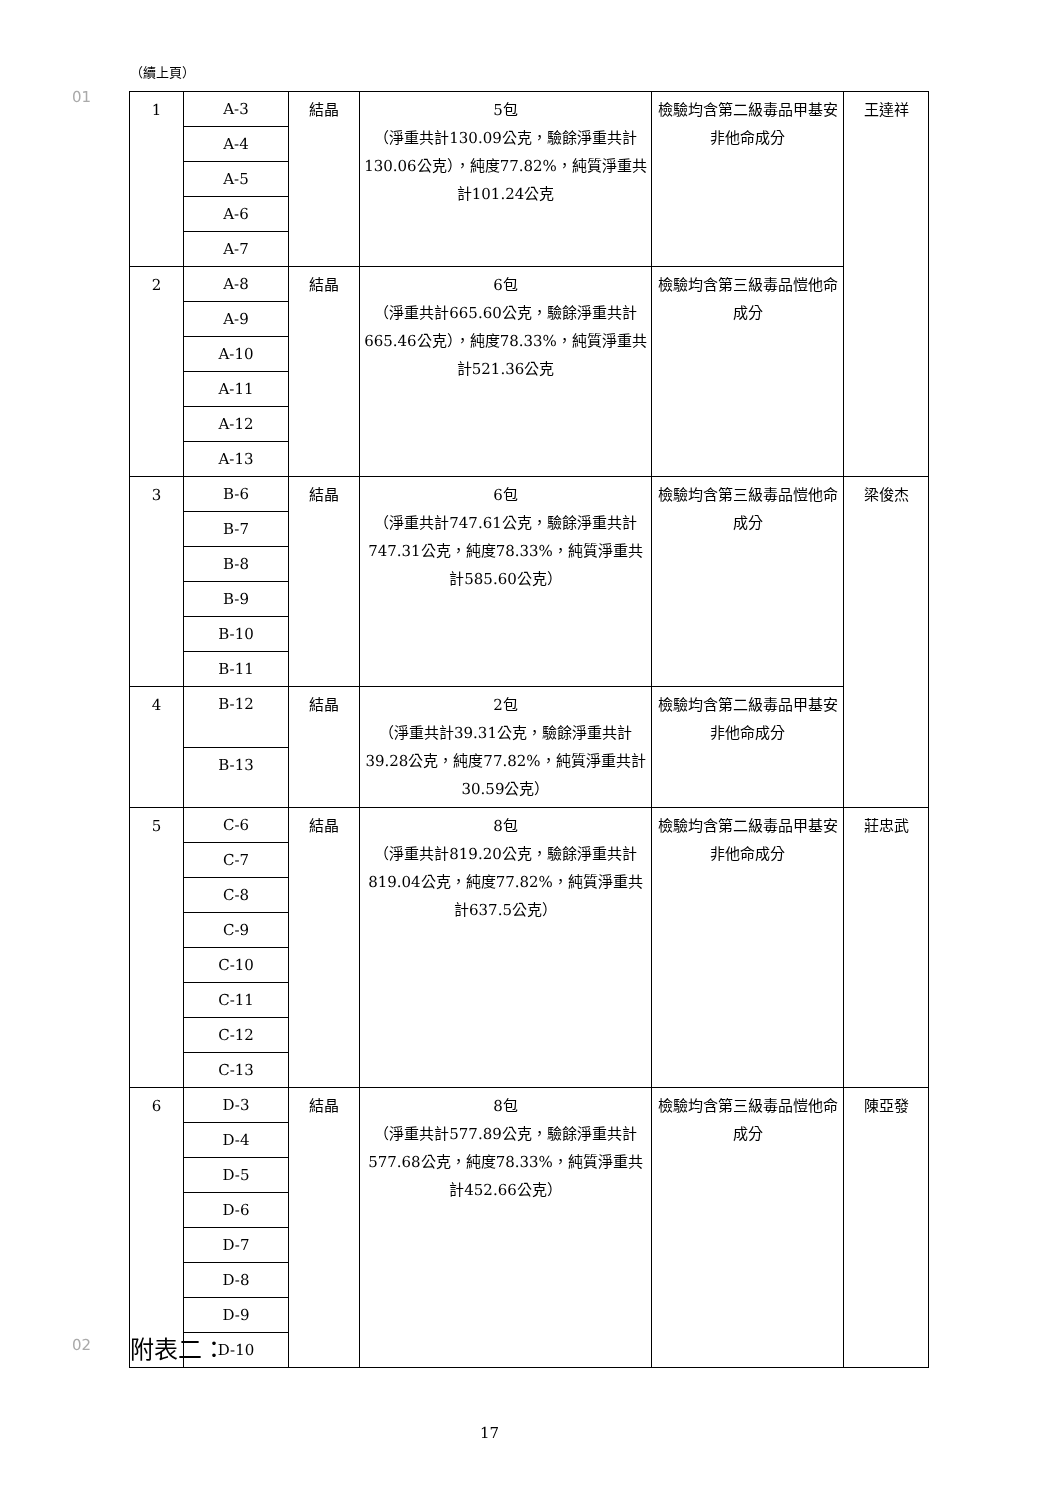（續上頁）
01
| 1 | A-3 | 結晶 | 5包 （淨重共計130.09公克，驗餘淨重共計130.06公克），純度77.82%，純質淨重共計101.24公克 | 檢驗均含第二級毒品甲基安非他命成分 | 王達祥 |
| | A-4 | | | | |
| | A-5 | | | | |
| | A-6 | | | | |
| | A-7 | | | | |
| 2 | A-8 | 結晶 | 6包 （淨重共計665.60公克，驗餘淨重共計665.46公克），純度78.33%，純質淨重共計521.36公克 | 檢驗均含第三級毒品愷他命成分 | |
| | A-9 | | | | |
| | A-10 | | | | |
| | A-11 | | | | |
| | A-12 | | | | |
| | A-13 | | | | |
| 3 | B-6 | 結晶 | 6包 （淨重共計747.61公克，驗餘淨重共計747.31公克，純度78.33%，純質淨重共計585.60公克） | 檢驗均含第三級毒品愷他命成分 | 梁俊杰 |
| | B-7 | | | | |
| | B-8 | | | | |
| | B-9 | | | | |
| | B-10 | | | | |
| | B-11 | | | | |
| 4 | B-12 | 結晶 | 2包 （淨重共計39.31公克，驗餘淨重共計39.28公克，純度77.82%，純質淨重共計30.59公克） | 檢驗均含第二級毒品甲基安非他命成分 | |
| | B-13 | | | | |
| 5 | C-6 | 結晶 | 8包 （淨重共計819.20公克，驗餘淨重共計819.04公克，純度77.82%，純質淨重共計637.5公克） | 檢驗均含第二級毒品甲基安非他命成分 | 莊忠武 |
| | C-7 | | | | |
| | C-8 | | | | |
| | C-9 | | | | |
| | C-10 | | | | |
| | C-11 | | | | |
| | C-12 | | | | |
| | C-13 | | | | |
| 6 | D-3 | 結晶 | 8包 （淨重共計577.89公克，驗餘淨重共計577.68公克，純度78.33%，純質淨重共計452.66公克） | 檢驗均含第三級毒品愷他命成分 | 陳亞發 |
| | D-4 | | | | |
| | D-5 | | | | |
| | D-6 | | | | |
| | D-7 | | | | |
| | D-8 | | | | |
| | D-9 | | | | |
| | D-10 | | | | |
02 附表二：
17